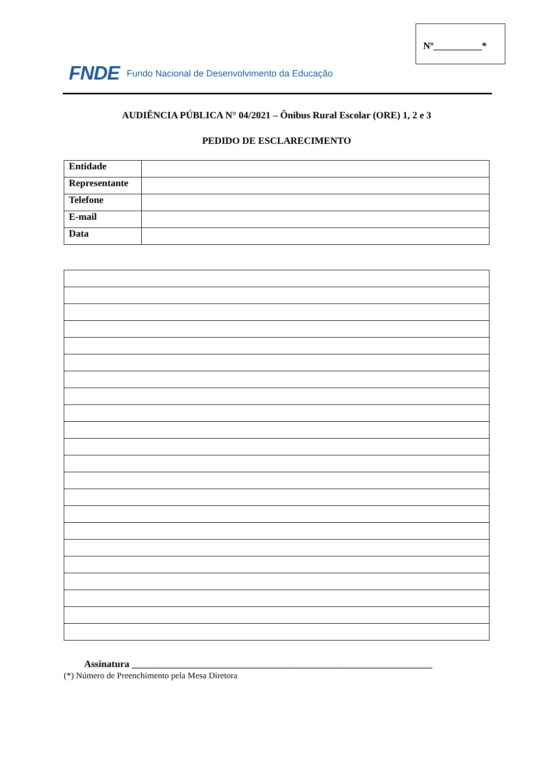Nº__________*
FNDE Fundo Nacional de Desenvolvimento da Educação
AUDIÊNCIA PÚBLICA N° 04/2021 – Ônibus Rural Escolar (ORE) 1, 2 e 3
PEDIDO DE ESCLARECIMENTO
| Entidade | |
| Representante | |
| Telefone | |
| E-mail | |
| Data | |
Assinatura ______________________________________________________________
(*) Número de Preenchimento pela Mesa Diretora